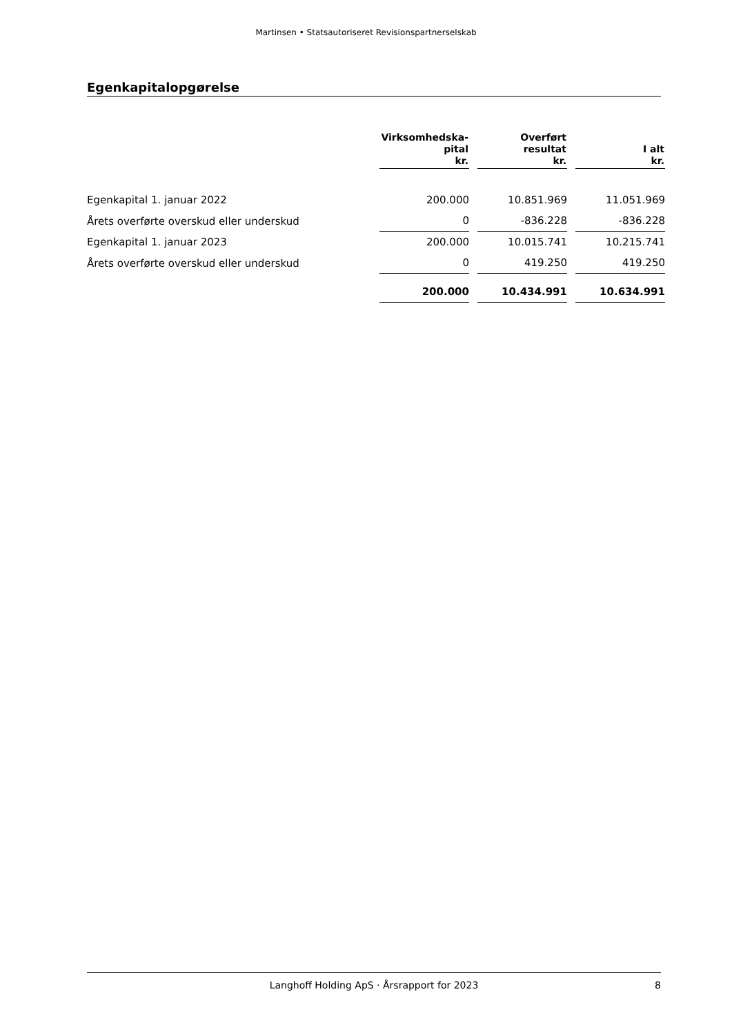Martinsen • Statsautoriseret Revisionspartnerselskab
Egenkapitalopgørelse
| | Virksomhedska- pital kr. | Overført resultat kr. | I alt kr. |
| Egenkapital 1. januar 2022 | 200.000 | 10.851.969 | 11.051.969 |
| Årets overførte overskud eller underskud | 0 | -836.228 | -836.228 |
| Egenkapital 1. januar 2023 | 200.000 | 10.015.741 | 10.215.741 |
| Årets overførte overskud eller underskud | 0 | 419.250 | 419.250 |
| | 200.000 | 10.434.991 | 10.634.991 |
Langhoff Holding ApS · Årsrapport for 2023 8